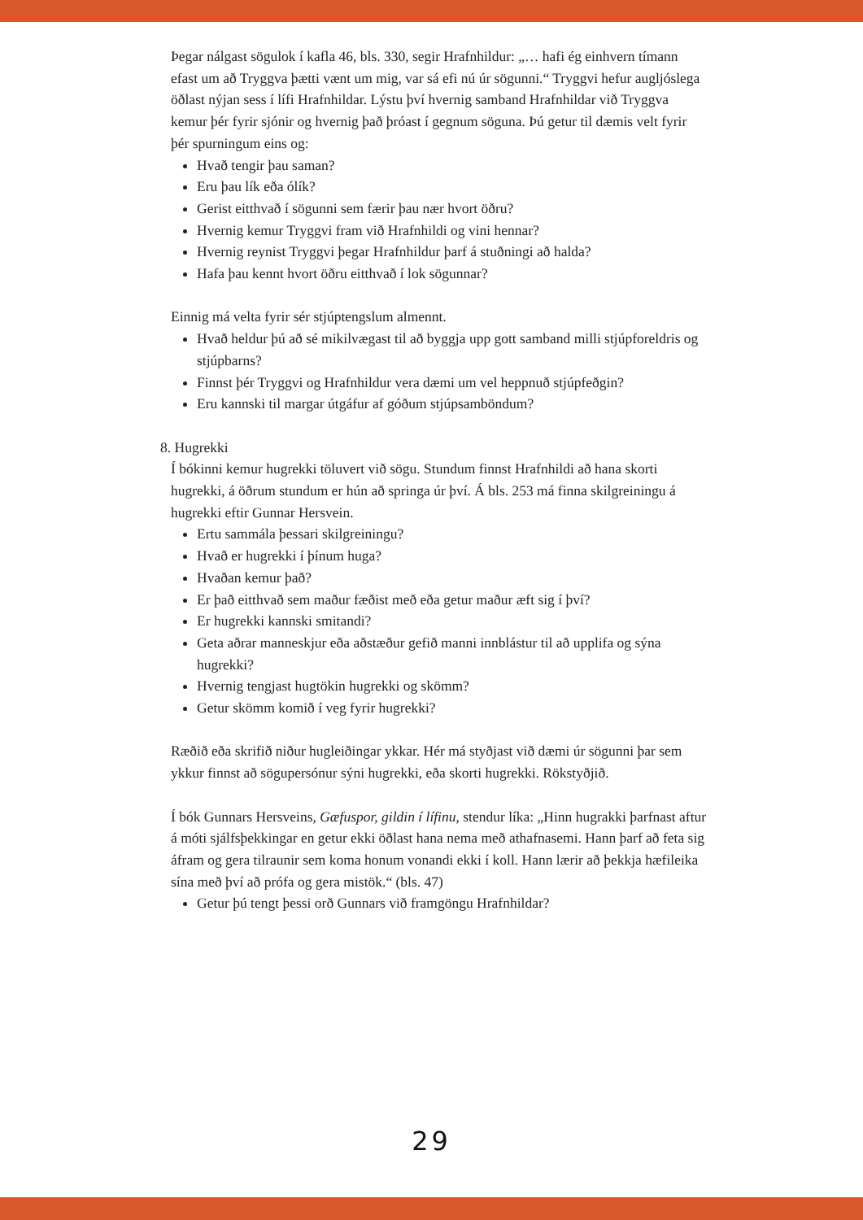Þegar nálgast sögulok í kafla 46, bls. 330, segir Hrafnhildur: „… hafi ég einhvern tímann efast um að Tryggva þætti vænt um mig, var sá efi nú úr sögunni.“ Tryggvi hefur augljóslega öðlast nýjan sess í lífi Hrafnhildar. Lýstu því hvernig samband Hrafnhildar við Tryggva kemur þér fyrir sjónir og hvernig það þróast í gegnum söguna. Þú getur til dæmis velt fyrir þér spurningum eins og:
Hvað tengir þau saman?
Eru þau lík eða ólík?
Gerist eitthvað í sögunni sem færir þau nær hvort öðru?
Hvernig kemur Tryggvi fram við Hrafnhildi og vini hennar?
Hvernig reynist Tryggvi þegar Hrafnhildur þarf á stuðningi að halda?
Hafa þau kennt hvort öðru eitthvað í lok sögunnar?
Einnig má velta fyrir sér stjúptengslum almennt.
Hvað heldur þú að sé mikilvægast til að byggja upp gott samband milli stjúpforeldris og stjúpbarns?
Finnst þér Tryggvi og Hrafnhildur vera dæmi um vel heppnuð stjúpfeðgin?
Eru kannski til margar útgáfur af góðum stjúpsamböndum?
8. Hugrekki
Í bókinni kemur hugrekki töluvert við sögu. Stundum finnst Hrafnhildi að hana skorti hugrekki, á öðrum stundum er hún að springa úr því. Á bls. 253 má finna skilgreiningu á hugrekki eftir Gunnar Hersvein.
Ertu sammála þessari skilgreiningu?
Hvað er hugrekki í þínum huga?
Hvaðan kemur það?
Er það eitthvað sem maður fæðist með eða getur maður æft sig í því?
Er hugrekki kannski smitandi?
Geta aðrar manneskjur eða aðstæður gefið manni innblástur til að upplifa og sýna hugrekki?
Hvernig tengjast hugtökin hugrekki og skömm?
Getur skömm komið í veg fyrir hugrekki?
Ræðið eða skrifið niður hugleiðingar ykkar. Hér má styðjast við dæmi úr sögunni þar sem ykkur finnst að sögupersónur sýni hugrekki, eða skorti hugrekki. Rökstyðjið.
Í bók Gunnars Hersveins, Gæfuspor, gildin í lífinu, stendur líka: „Hinn hugrakki þarfnast aftur á móti sjálfsþekkingar en getur ekki öðlast hana nema með athafnasemi. Hann þarf að feta sig áfram og gera tilraunir sem koma honum vonandi ekki í koll. Hann lærir að þekkja hæfileika sína með því að prófa og gera mistök.“ (bls. 47)
Getur þú tengt þessi orð Gunnars við framgöngu Hrafnhildar?
29